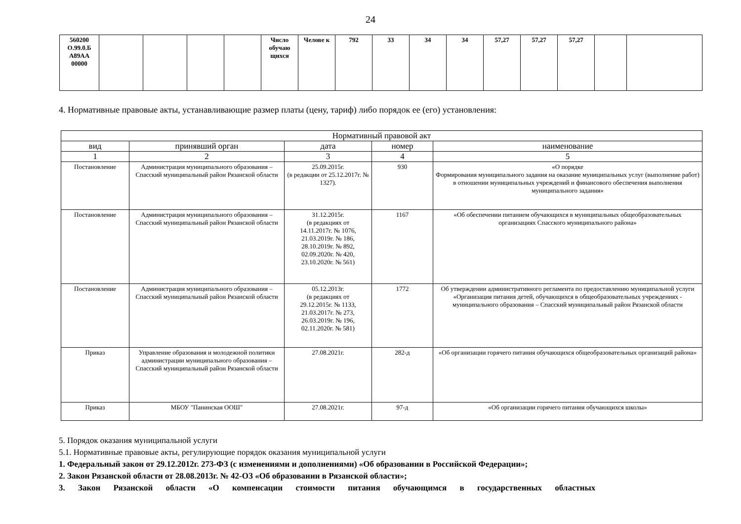24
| 560200 О.99.0.Б А89АА 00000 | | | | | Число обучаю щихся | Челове к | 792 | 33 | 34 | 34 | 57,27 | 57,27 | 57,27 | | |
4. Нормативные правовые акты, устанавливающие размер платы (цену, тариф) либо порядок ее (его) установления:
| Нормативный правовой акт | | | | |
| --- | --- | --- | --- | --- |
| вид | принявший орган | дата | номер | наименование |
| 1 | 2 | 3 | 4 | 5 |
| Постановление | Администрация муниципального образования – Спасский муниципальный район Рязанской области | 25.09.2015г. (в редакции от 25.12.2017г. № 1327). | 930 | «О порядке Формирования муниципального задания на оказание муниципальных услуг (выполнение работ) в отношении муниципальных учреждений и финансового обеспечения выполнения муниципального задания» |
| Постановление | Администрация муниципального образования – Спасский муниципальный район Рязанской области | 31.12.2015г. (в редакциях от 14.11.2017г. № 1076, 21.03.2019г. № 186, 28.10.2019г. № 892, 02.09.2020г. № 420, 23.10.2020г. № 561) | 1167 | «Об обеспечении питанием обучающихся в муниципальных общеобразовательных организациях Спасского муниципального района» |
| Постановление | Администрация муниципального образования – Спасский муниципальный район Рязанской области | 05.12.2013г. (в редакциях от 29.12.2015г. № 1133, 21.03.2017г. № 273, 26.03.2019г. № 196, 02.11.2020г. № 581) | 1772 | Об утверждении административного регламента по предоставлению муниципальной услуги «Организация питания детей, обучающихся в общеобразовательных учреждениях - муниципального образования – Спасский муниципальный район Рязанской области |
| Приказ | Управление образования и молодежной политики администрации муниципального образования – Спасский муниципальный район Рязанской области | 27.08.2021г. | 282-д | «Об организации горячего питания обучающихся общеобразовательных организаций района» |
| Приказ | МБОУ "Панинская ООШ" | 27.08.2021г. | 97-д | «Об организации горячего питания обучающихся школы» |
5. Порядок оказания муниципальной услуги
5.1. Нормативные правовые акты, регулирующие порядок оказания муниципальной услуги
1. Федеральный закон от 29.12.2012г. 273-ФЗ (с изменениями и дополнениями) «Об образовании в Российской Федерации»;
2. Закон Рязанской области от 28.08.2013г. № 42-ОЗ «Об образовании в Рязанской области»;
3. Закон Рязанской области «О компенсации стоимости питания обучающимся в государственных областных